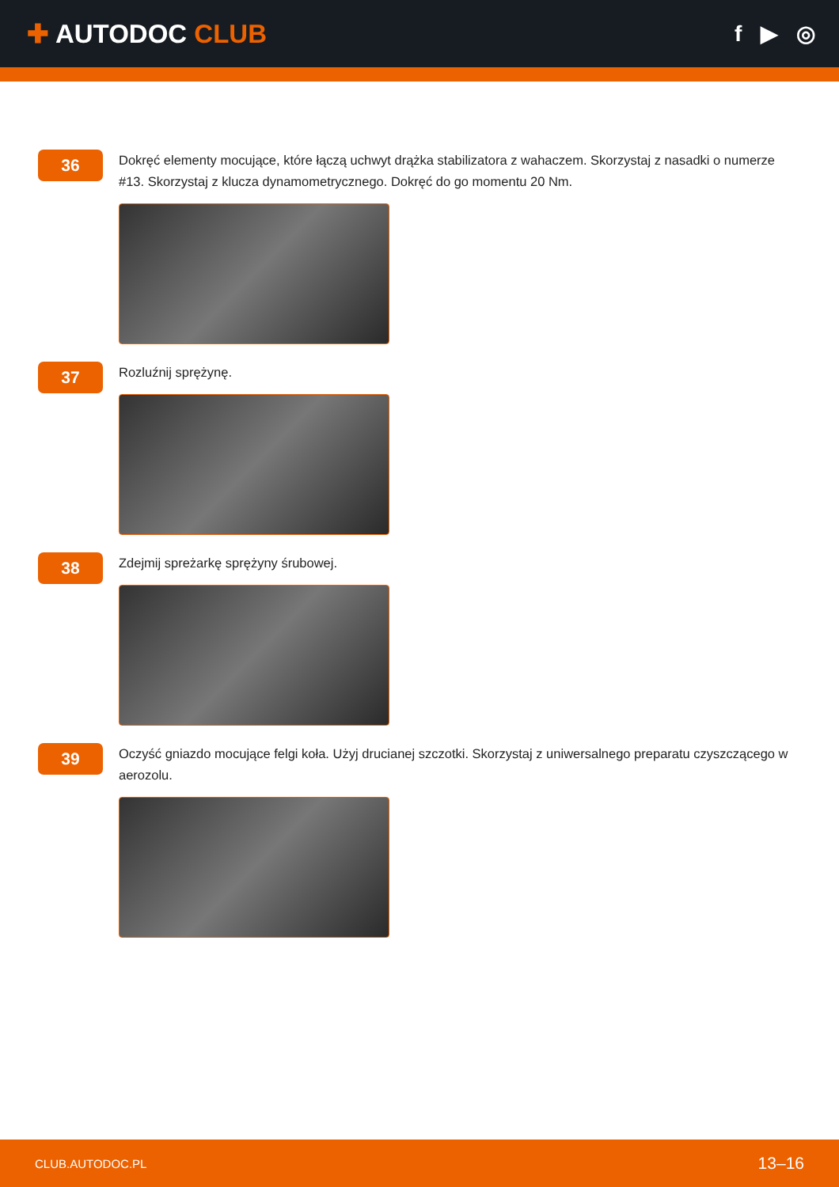✚ AUTODOC CLUB
f ▶ ◎
36
Dokręć elementy mocujące, które łączą uchwyt drążka stabilizatora z wahaczem. Skorzystaj z nasadki o numerze #13. Skorzystaj z klucza dynamometrycznego. Dokręć do go momentu 20 Nm.
37
Rozluźnij sprężynę.
38
Zdejmij spreżarkę sprężyny śrubowej.
39
Oczyść gniazdo mocujące felgi koła. Użyj drucianej szczotki. Skorzystaj z uniwersalnego preparatu czyszczącego w aerozolu.
CLUB.AUTODOC.PL 13–16